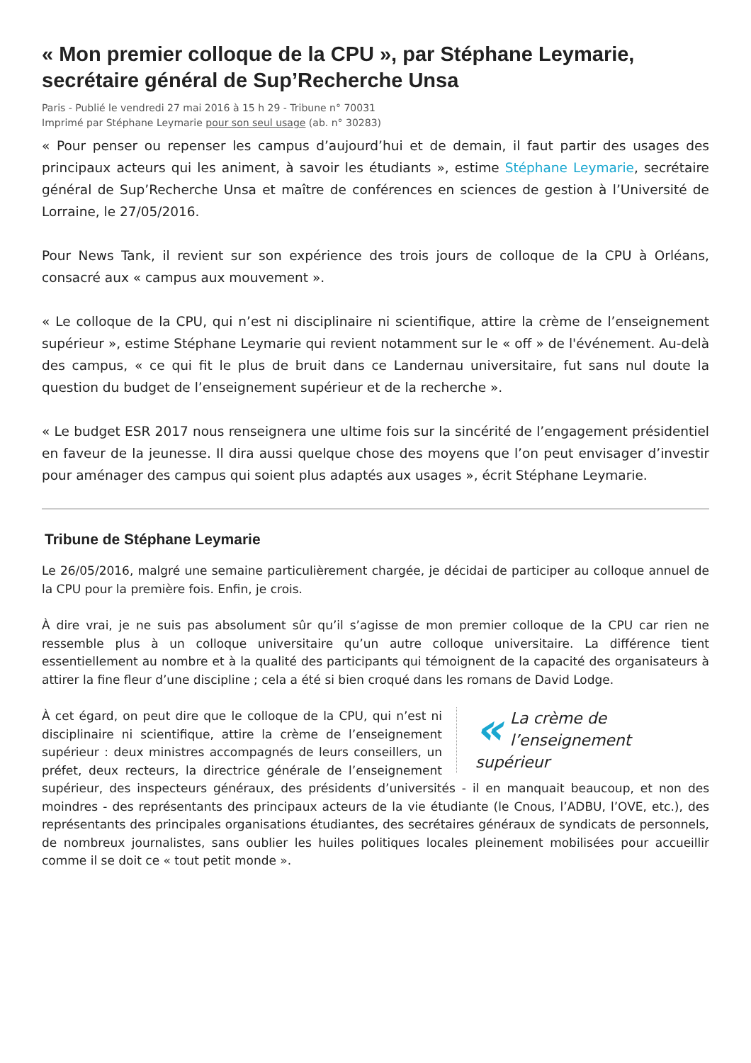« Mon premier colloque de la CPU », par Stéphane Leymarie, secrétaire général de Sup’Recherche Unsa
Paris - Publié le vendredi 27 mai 2016 à 15 h 29 - Tribune n° 70031
Imprimé par Stéphane Leymarie pour son seul usage (ab. n° 30283)
« Pour penser ou repenser les campus d’aujourd’hui et de demain, il faut partir des usages des principaux acteurs qui les animent, à savoir les étudiants », estime Stéphane Leymarie, secrétaire général de Sup’Recherche Unsa et maître de conférences en sciences de gestion à l’Université de Lorraine, le 27/05/2016.
Pour News Tank, il revient sur son expérience des trois jours de colloque de la CPU à Orléans, consacré aux « campus aux mouvement ».
« Le colloque de la CPU, qui n’est ni disciplinaire ni scientifique, attire la crème de l’enseignement supérieur », estime Stéphane Leymarie qui revient notamment sur le « off » de l'événement. Au-delà des campus, « ce qui fit le plus de bruit dans ce Landernau universitaire, fut sans nul doute la question du budget de l’enseignement supérieur et de la recherche ».
« Le budget ESR 2017 nous renseignera une ultime fois sur la sincérité de l’engagement présidentiel en faveur de la jeunesse. Il dira aussi quelque chose des moyens que l’on peut envisager d’investir pour aménager des campus qui soient plus adaptés aux usages », écrit Stéphane Leymarie.
Tribune de Stéphane Leymarie
Le 26/05/2016, malgré une semaine particulièrement chargée, je décidai de participer au colloque annuel de la CPU pour la première fois. Enfin, je crois.
À dire vrai, je ne suis pas absolument sûr qu’il s’agisse de mon premier colloque de la CPU car rien ne ressemble plus à un colloque universitaire qu’un autre colloque universitaire. La différence tient essentiellement au nombre et à la qualité des participants qui témoignent de la capacité des organisateurs à attirer la fine fleur d’une discipline ; cela a été si bien croqué dans les romans de David Lodge.
« La crème de l’enseignement supérieur
À cet égard, on peut dire que le colloque de la CPU, qui n’est ni disciplinaire ni scientifique, attire la crème de l’enseignement supérieur : deux ministres accompagnés de leurs conseillers, un préfet, deux recteurs, la directrice générale de l’enseignement supérieur, des inspecteurs généraux, des présidents d’universités - il en manquait beaucoup, et non des moindres - des représentants des principaux acteurs de la vie étudiante (le Cnous, l’ADBU, l’OVE, etc.), des représentants des principales organisations étudiantes, des secrétaires généraux de syndicats de personnels, de nombreux journalistes, sans oublier les huiles politiques locales pleinement mobilisées pour accueillir comme il se doit ce « tout petit monde ».